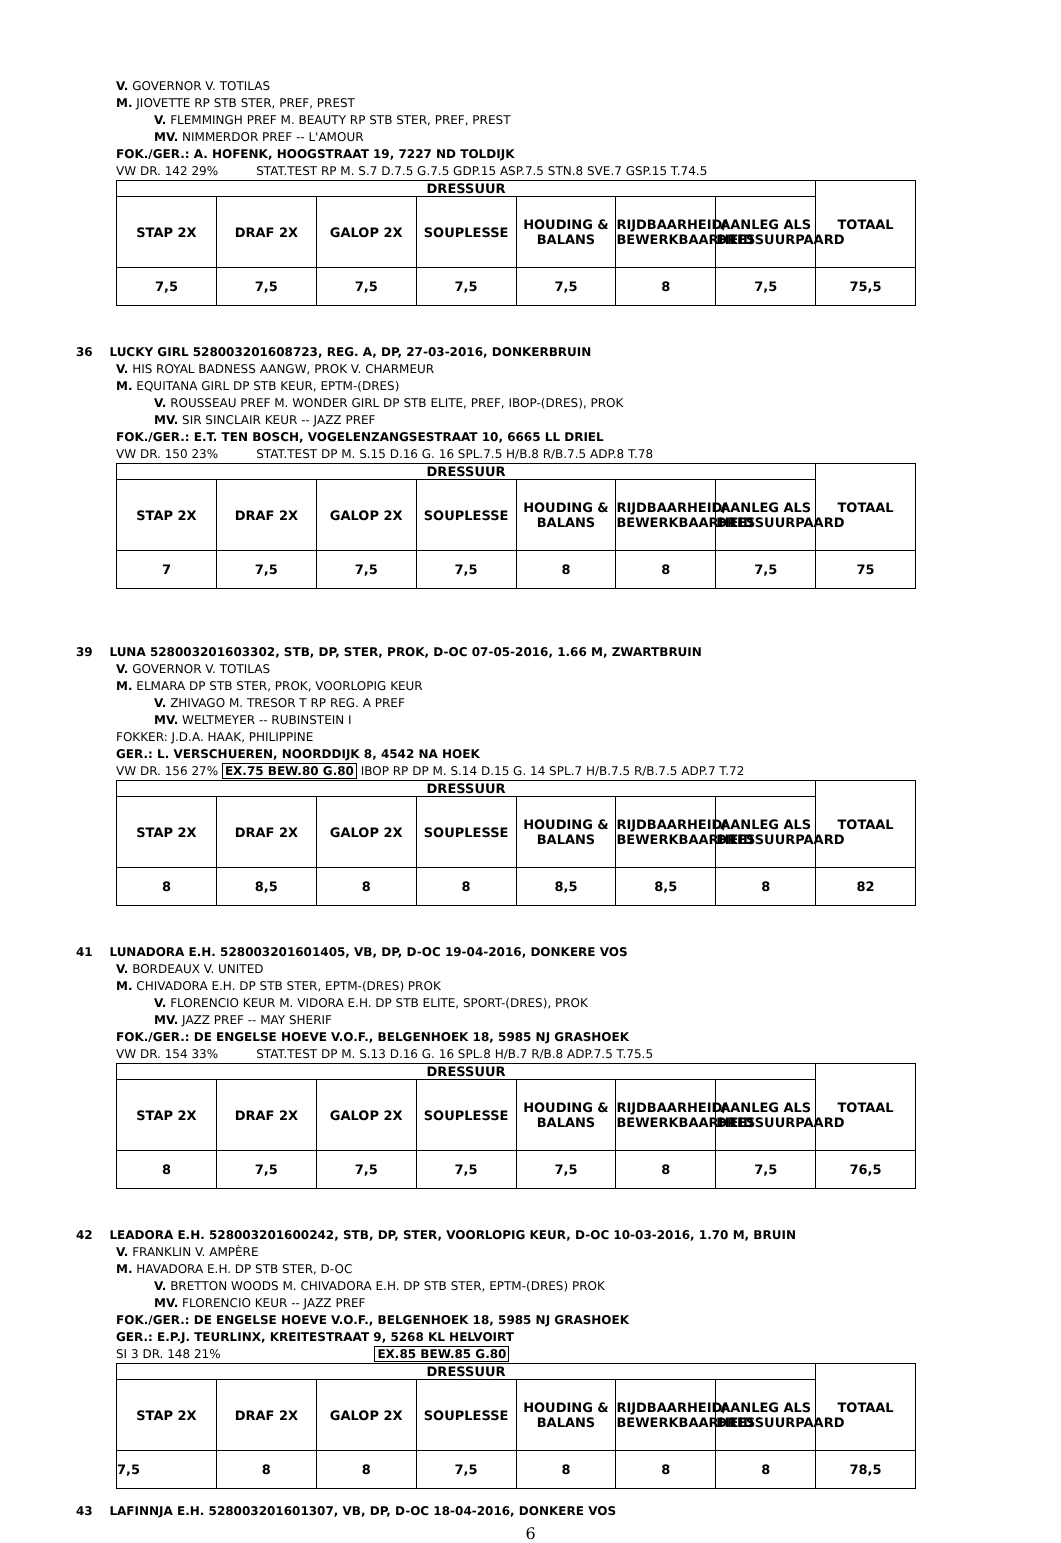V. GOVERNOR V. TOTILAS
M. JIOVETTE RP STB STER, PREF, PREST
V. FLEMMINGH PREF M. BEAUTY RP STB STER, PREF, PREST
MV. NIMMERDOR PREF -- L'AMOUR
FOK./GER.: A. HOFENK, HOOGSTRAAT 19, 7227 ND TOLDIJK
VW DR. 142 29% STAT.TEST RP M. S.7 D.7.5 G.7.5 GDP.15 ASP.7.5 STN.8 SVE.7 GSP.15 T.74.5
| DRESSUUR | | | | | | | TOTAAL |
| --- | --- | --- | --- | --- | --- | --- | --- |
| STAP 2X | DRAF 2X | GALOP 2X | SOUPLESSE | HOUDING & BALANS | RIJDBAARHEID/ BEWERKBAARHEID | AANLEG ALS DRESSUURPAARD | |
| 7,5 | 7,5 | 7,5 | 7,5 | 7,5 | 8 | 7,5 | 75,5 |
36 LUCKY GIRL 528003201608723, REG. A, DP, 27-03-2016, DONKERBRUIN
V. HIS ROYAL BADNESS AANGW, PROK V. CHARMEUR
M. EQUITANA GIRL DP STB KEUR, EPTM-(DRES)
V. ROUSSEAU PREF M. WONDER GIRL DP STB ELITE, PREF, IBOP-(DRES), PROK
MV. SIR SINCLAIR KEUR -- JAZZ PREF
FOK./GER.: E.T. TEN BOSCH, VOGELENZANGSESTRAAT 10, 6665 LL DRIEL
VW DR. 150 23% STAT.TEST DP M. S.15 D.16 G. 16 SPL.7.5 H/B.8 R/B.7.5 ADP.8 T.78
| DRESSUUR | | | | | | | TOTAAL |
| --- | --- | --- | --- | --- | --- | --- | --- |
| STAP 2X | DRAF 2X | GALOP 2X | SOUPLESSE | HOUDING & BALANS | RIJDBAARHEID/ BEWERKBAARHEID | AANLEG ALS DRESSUURPAARD | |
| 7 | 7,5 | 7,5 | 7,5 | 8 | 8 | 7,5 | 75 |
39 LUNA 528003201603302, STB, DP, STER, PROK, D-OC 07-05-2016, 1.66 M, ZWARTBRUIN
V. GOVERNOR V. TOTILAS
M. ELMARA DP STB STER, PROK, VOORLOPIG KEUR
V. ZHIVAGO M. TRESOR T RP REG. A PREF
MV. WELTMEYER -- RUBINSTEIN I
FOKKER: J.D.A. HAAK, PHILIPPINE
GER.: L. VERSCHUEREN, NOORDDIJK 8, 4542 NA HOEK
VW DR. 156 27% EX.75 BEW.80 G.80 IBOP RP DP M. S.14 D.15 G. 14 SPL.7 H/B.7.5 R/B.7.5 ADP.7 T.72
| DRESSUUR | | | | | | | TOTAAL |
| --- | --- | --- | --- | --- | --- | --- | --- |
| STAP 2X | DRAF 2X | GALOP 2X | SOUPLESSE | HOUDING & BALANS | RIJDBAARHEID/ BEWERKBAARHEID | AANLEG ALS DRESSUURPAARD | |
| 8 | 8,5 | 8 | 8 | 8,5 | 8,5 | 8 | 82 |
41 LUNADORA E.H. 528003201601405, VB, DP, D-OC 19-04-2016, DONKERE VOS
V. BORDEAUX V. UNITED
M. CHIVADORA E.H. DP STB STER, EPTM-(DRES) PROK
V. FLORENCIO KEUR M. VIDORA E.H. DP STB ELITE, SPORT-(DRES), PROK
MV. JAZZ PREF -- MAY SHERIF
FOK./GER.: DE ENGELSE HOEVE V.O.F., BELGENHOEK 18, 5985 NJ GRASHOEK
VW DR. 154 33% STAT.TEST DP M. S.13 D.16 G. 16 SPL.8 H/B.7 R/B.8 ADP.7.5 T.75.5
| DRESSUUR | | | | | | | TOTAAL |
| --- | --- | --- | --- | --- | --- | --- | --- |
| STAP 2X | DRAF 2X | GALOP 2X | SOUPLESSE | HOUDING & BALANS | RIJDBAARHEID/ BEWERKBAARHEID | AANLEG ALS DRESSUURPAARD | |
| 8 | 7,5 | 7,5 | 7,5 | 7,5 | 8 | 7,5 | 76,5 |
42 LEADORA E.H. 528003201600242, STB, DP, STER, VOORLOPIG KEUR, D-OC 10-03-2016, 1.70 M, BRUIN
V. FRANKLIN V. AMPÈRE
M. HAVADORA E.H. DP STB STER, D-OC
V. BRETTON WOODS M. CHIVADORA E.H. DP STB STER, EPTM-(DRES) PROK
MV. FLORENCIO KEUR -- JAZZ PREF
FOK./GER.: DE ENGELSE HOEVE V.O.F., BELGENHOEK 18, 5985 NJ GRASHOEK
GER.: E.P.J. TEURLINX, KREITESTRAAT 9, 5268 KL HELVOIRT
SI 3 DR. 148 21% EX.85 BEW.85 G.80
| DRESSUUR | | | | | | | TOTAAL |
| --- | --- | --- | --- | --- | --- | --- | --- |
| STAP 2X | DRAF 2X | GALOP 2X | SOUPLESSE | HOUDING & BALANS | RIJDBAARHEID/ BEWERKBAARHEID | AANLEG ALS DRESSUURPAARD | |
| 7,5 | 8 | 8 | 7,5 | 8 | 8 | 8 | 78,5 |
43 LAFINNJA E.H. 528003201601307, VB, DP, D-OC 18-04-2016, DONKERE VOS
6